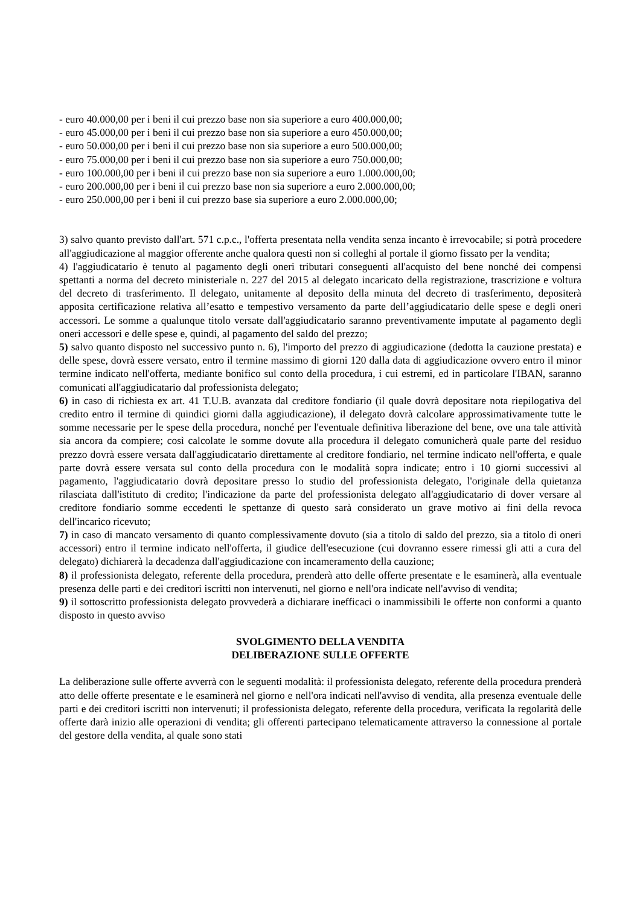- euro 40.000,00 per i beni il cui prezzo base non sia superiore a euro 400.000,00;
- euro 45.000,00 per i beni il cui prezzo base non sia superiore a euro 450.000,00;
- euro 50.000,00 per i beni il cui prezzo base non sia superiore a euro 500.000,00;
- euro 75.000,00 per i beni il cui prezzo base non sia superiore a euro 750.000,00;
- euro 100.000,00 per i beni il cui prezzo base non sia superiore a euro 1.000.000,00;
- euro 200.000,00 per i beni il cui prezzo base non sia superiore a euro 2.000.000,00;
- euro 250.000,00 per i beni il cui prezzo base sia superiore a euro 2.000.000,00;
3) salvo quanto previsto dall'art. 571 c.p.c., l'offerta presentata nella vendita senza incanto è irrevocabile; si potrà procedere all'aggiudicazione al maggior offerente anche qualora questi non si colleghi al portale il giorno fissato per la vendita;
4) l'aggiudicatario è tenuto al pagamento degli oneri tributari conseguenti all'acquisto del bene nonché dei compensi spettanti a norma del decreto ministeriale n. 227 del 2015 al delegato incaricato della registrazione, trascrizione e voltura del decreto di trasferimento. Il delegato, unitamente al deposito della minuta del decreto di trasferimento, depositerà apposita certificazione relativa all’esatto e tempestivo versamento da parte dell’aggiudicatario delle spese e degli oneri accessori. Le somme a qualunque titolo versate dall'aggiudicatario saranno preventivamente imputate al pagamento degli oneri accessori e delle spese e, quindi, al pagamento del saldo del prezzo;
5) salvo quanto disposto nel successivo punto n. 6), l'importo del prezzo di aggiudicazione (dedotta la cauzione prestata) e delle spese, dovrà essere versato, entro il termine massimo di giorni 120 dalla data di aggiudicazione ovvero entro il minor termine indicato nell'offerta, mediante bonifico sul conto della procedura, i cui estremi, ed in particolare l'IBAN, saranno comunicati all'aggiudicatario dal professionista delegato;
6) in caso di richiesta ex art. 41 T.U.B. avanzata dal creditore fondiario (il quale dovrà depositare nota riepilogativa del credito entro il termine di quindici giorni dalla aggiudicazione), il delegato dovrà calcolare approssimativamente tutte le somme necessarie per le spese della procedura, nonché per l'eventuale definitiva liberazione del bene, ove una tale attività sia ancora da compiere; così calcolate le somme dovute alla procedura il delegato comunicherà quale parte del residuo prezzo dovrà essere versata dall'aggiudicatario direttamente al creditore fondiario, nel termine indicato nell'offerta, e quale parte dovrà essere versata sul conto della procedura con le modalità sopra indicate; entro i 10 giorni successivi al pagamento, l'aggiudicatario dovrà depositare presso lo studio del professionista delegato, l'originale della quietanza rilasciata dall'istituto di credito; l'indicazione da parte del professionista delegato all'aggiudicatario di dover versare al creditore fondiario somme eccedenti le spettanze di questo sarà considerato un grave motivo ai fini della revoca dell'incarico ricevuto;
7) in caso di mancato versamento di quanto complessivamente dovuto (sia a titolo di saldo del prezzo, sia a titolo di oneri accessori) entro il termine indicato nell'offerta, il giudice dell'esecuzione (cui dovranno essere rimessi gli atti a cura del delegato) dichiarerà la decadenza dall'aggiudicazione con incameramento della cauzione;
8) il professionista delegato, referente della procedura, prenderà atto delle offerte presentate e le esaminerà, alla eventuale presenza delle parti e dei creditori iscritti non intervenuti, nel giorno e nell'ora indicate nell'avviso di vendita;
9) il sottoscritto professionista delegato provvederà a dichiarare inefficaci o inammissibili le offerte non conformi a quanto disposto in questo avviso
SVOLGIMENTO DELLA VENDITA
DELIBERAZIONE SULLE OFFERTE
La deliberazione sulle offerte avverrà con le seguenti modalità: il professionista delegato, referente della procedura prenderà atto delle offerte presentate e le esaminerà nel giorno e nell'ora indicati nell'avviso di vendita, alla presenza eventuale delle parti e dei creditori iscritti non intervenuti; il professionista delegato, referente della procedura, verificata la regolarità delle offerte darà inizio alle operazioni di vendita; gli offerenti partecipano telematicamente attraverso la connessione al portale del gestore della vendita, al quale sono stati